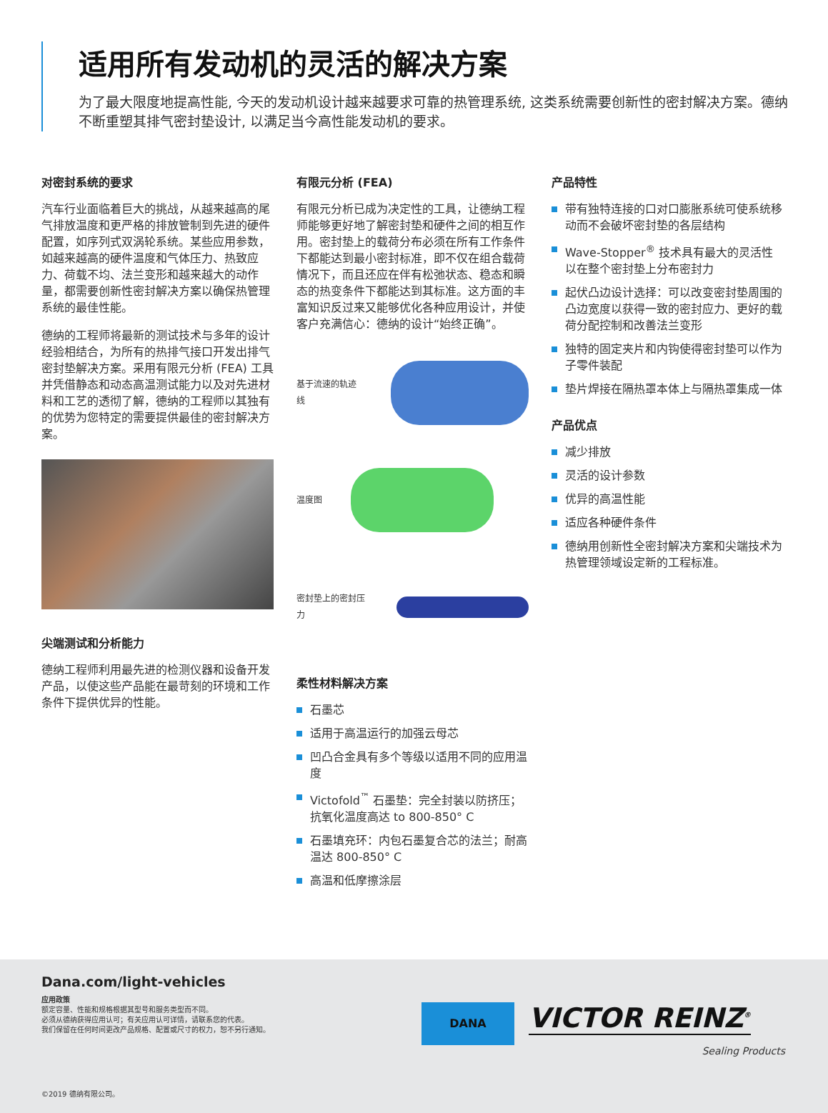适用所有发动机的灵活的解决方案
为了最大限度地提高性能, 今天的发动机设计越来越要求可靠的热管理系统, 这类系统需要创新性的密封解决方案。德纳不断重塑其排气密封垫设计, 以满足当今高性能发动机的要求。
对密封系统的要求
汽车行业面临着巨大的挑战，从越来越高的尾气排放温度和更严格的排放管制到先进的硬件配置，如序列式双涡轮系统。某些应用参数，如越来越高的硬件温度和气体压力、热致应力、荷载不均、法兰变形和越来越大的动作量，都需要创新性密封解决方案以确保热管理系统的最佳性能。
德纳的工程师将最新的测试技术与多年的设计经验相结合，为所有的热排气接口开发出排气密封垫解决方案。采用有限元分析 (FEA) 工具并凭借静态和动态高温测试能力以及对先进材料和工艺的透彻了解，德纳的工程师以其独有的优势为您特定的需要提供最佳的密封解决方案。
尖端测试和分析能力
德纳工程师利用最先进的检测仪器和设备开发产品，以使这些产品能在最苛刻的环境和工作条件下提供优异的性能。
有限元分析 (FEA)
有限元分析已成为决定性的工具，让德纳工程师能够更好地了解密封垫和硬件之间的相互作用。密封垫上的载荷分布必须在所有工作条件下都能达到最小密封标准，即不仅在组合载荷情况下，而且还应在伴有松弛状态、稳态和瞬态的热变条件下都能达到其标准。这方面的丰富知识反过来又能够优化各种应用设计，并使客户充满信心：德纳的设计“始终正确”。
基于流速的轨迹线
温度图
密封垫上的密封压力
柔性材料解决方案
石墨芯
适用于高温运行的加强云母芯
凹凸合金具有多个等级以适用不同的应用温度
Victofold<sup>™</sup> 石墨垫：完全封装以防挤压；抗氧化温度高达 to 800-850° C
石墨填充环：内包石墨复合芯的法兰；耐高温达 800-850° C
高温和低摩擦涂层
产品特性
带有独特连接的口对口膨胀系统可使系统移动而不会破坏密封垫的各层结构
Wave-Stopper<sup>®</sup> 技术具有最大的灵活性以在整个密封垫上分布密封力
起伏凸边设计选择：可以改变密封垫周围的凸边宽度以获得一致的密封应力、更好的载荷分配控制和改善法兰变形
独特的固定夹片和内钩使得密封垫可以作为子零件装配
垫片焊接在隔热罩本体上与隔热罩集成一体
产品优点
减少排放
灵活的设计参数
优异的高温性能
适应各种硬件条件
德纳用创新性全密封解决方案和尖端技术为热管理领域设定新的工程标准。
Dana.com/light-vehicles
应用政策
额定容量、性能和规格根据其型号和服务类型而不同。
必须从德纳获得应用认可；有关应用认可详情，请联系您的代表。
我们保留在任何时间更改产品规格、配置或尺寸的权力，恕不另行通知。
DANA VICTOR REINZ<sup>®</sup>
Sealing Products
©2019 德纳有限公司。